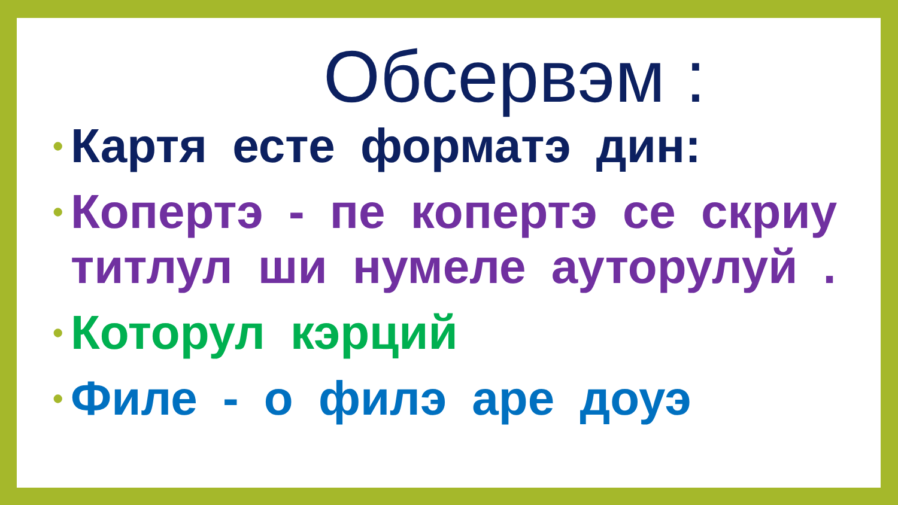Обсервэм :
• Картя есте форматэ дин:
• Копертэ - пе копертэ се скриу титлул ши нумеле ауторулуй .
• Которул кэрций
• Филе - о филэ аре доуэ